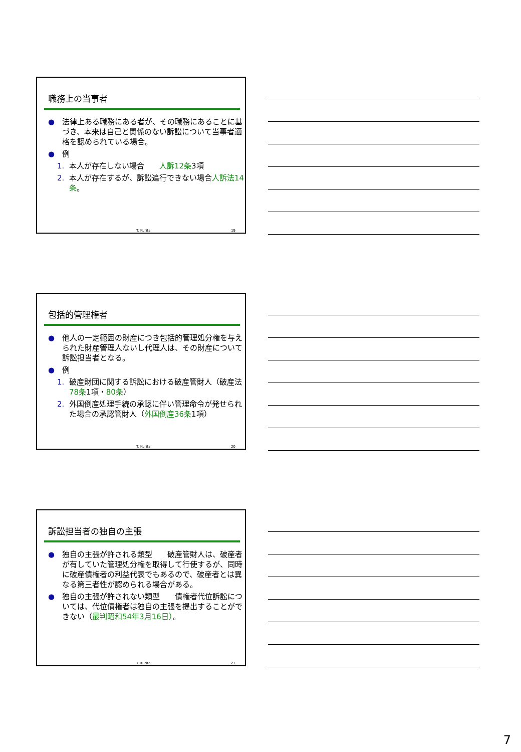職務上の当事者
● 法律上ある職務にある者が、その職務にあることに基づき、本来は自己と関係のない訴訟について当事者適格を認められている場合。
● 例
1. 本人が存在しない場合　　人訴12条3項
2. 本人が存在するが、訴訟追行できない場合人訴法14条。
T. Kurita 19
包括的管理権者
● 他人の一定範囲の財産につき包括的管理処分権を与えられた財産管理人ないし代理人は、その財産について訴訟担当者となる。
● 例
1. 破産財団に関する訴訟における破産管財人（破産法78条1項・80条）
2. 外国倒産処理手続の承認に伴い管理命令が発せられた場合の承認管財人（外国倒産36条1項）
T. Kurita 20
訴訟担当者の独自の主張
● 独自の主張が許される類型　　破産管財人は、破産者が有していた管理処分権を取得して行使するが、同時に破産債権者の利益代表でもあるので、破産者とは異なる第三者性が認められる場合がある。
● 独自の主張が許されない類型　　債権者代位訴訟については、代位債権者は独自の主張を提出することができない（最判昭和54年3月16日）。
T. Kurita 21
7